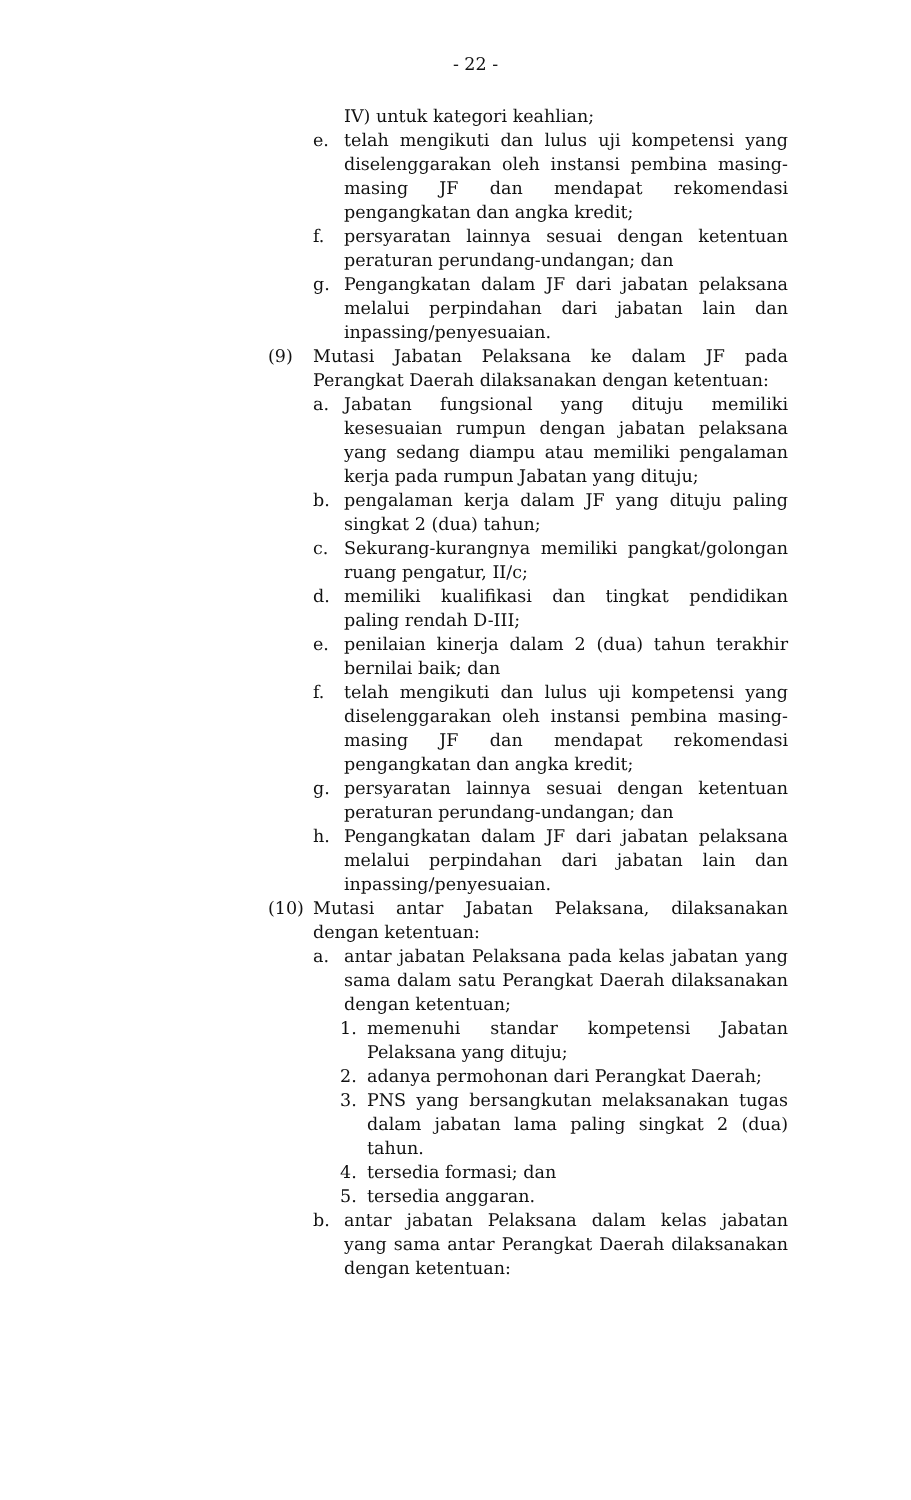- 22 -
IV) untuk kategori keahlian;
e. telah mengikuti dan lulus uji kompetensi yang diselenggarakan oleh instansi pembina masing-masing JF dan mendapat rekomendasi pengangkatan dan angka kredit;
f. persyaratan lainnya sesuai dengan ketentuan peraturan perundang-undangan; dan
g. Pengangkatan dalam JF dari jabatan pelaksana melalui perpindahan dari jabatan lain dan inpassing/penyesuaian.
(9) Mutasi Jabatan Pelaksana ke dalam JF pada Perangkat Daerah dilaksanakan dengan ketentuan:
a. Jabatan fungsional yang dituju memiliki kesesuaian rumpun dengan jabatan pelaksana yang sedang diampu atau memiliki pengalaman kerja pada rumpun Jabatan yang dituju;
b. pengalaman kerja dalam JF yang dituju paling singkat 2 (dua) tahun;
c. Sekurang-kurangnya memiliki pangkat/golongan ruang pengatur, II/c;
d. memiliki kualifikasi dan tingkat pendidikan paling rendah D-III;
e. penilaian kinerja dalam 2 (dua) tahun terakhir bernilai baik; dan
f. telah mengikuti dan lulus uji kompetensi yang diselenggarakan oleh instansi pembina masing-masing JF dan mendapat rekomendasi pengangkatan dan angka kredit;
g. persyaratan lainnya sesuai dengan ketentuan peraturan perundang-undangan; dan
h. Pengangkatan dalam JF dari jabatan pelaksana melalui perpindahan dari jabatan lain dan inpassing/penyesuaian.
(10) Mutasi antar Jabatan Pelaksana, dilaksanakan dengan ketentuan:
a. antar jabatan Pelaksana pada kelas jabatan yang sama dalam satu Perangkat Daerah dilaksanakan dengan ketentuan;
1. memenuhi standar kompetensi Jabatan Pelaksana yang dituju;
2. adanya permohonan dari Perangkat Daerah;
3. PNS yang bersangkutan melaksanakan tugas dalam jabatan lama paling singkat 2 (dua) tahun.
4. tersedia formasi; dan
5. tersedia anggaran.
b. antar jabatan Pelaksana dalam kelas jabatan yang sama antar Perangkat Daerah dilaksanakan dengan ketentuan: